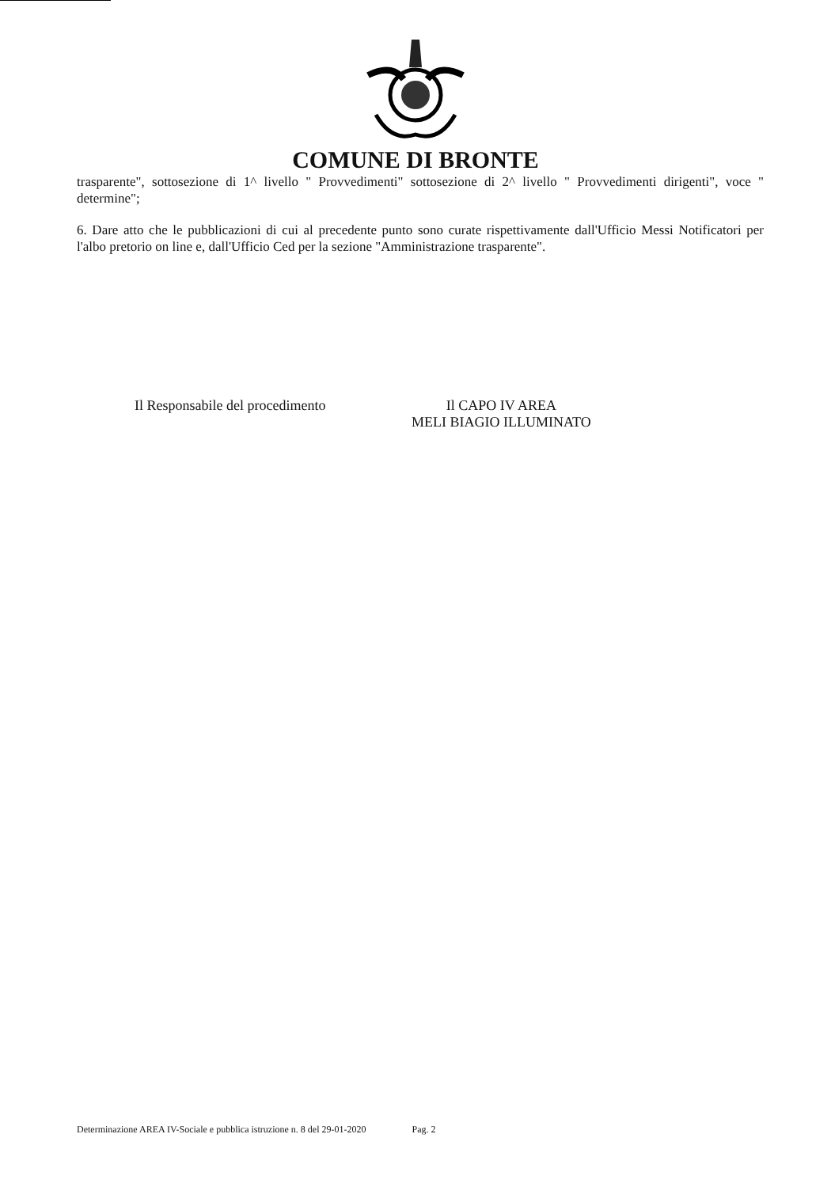COMUNE DI BRONTE
trasparente", sottosezione di 1^ livello " Provvedimenti" sottosezione di 2^ livello " Provvedimenti dirigenti", voce " determine";
6. Dare atto che le pubblicazioni di cui al precedente punto sono curate rispettivamente dall'Ufficio Messi Notificatori per l'albo pretorio on line e, dall'Ufficio Ced per la sezione "Amministrazione trasparente".
Il Responsabile del procedimento Il CAPO IV AREA
MELI BIAGIO ILLUMINATO
Determinazione AREA IV-Sociale e pubblica istruzione n. 8 del 29-01-2020 Pag. 2